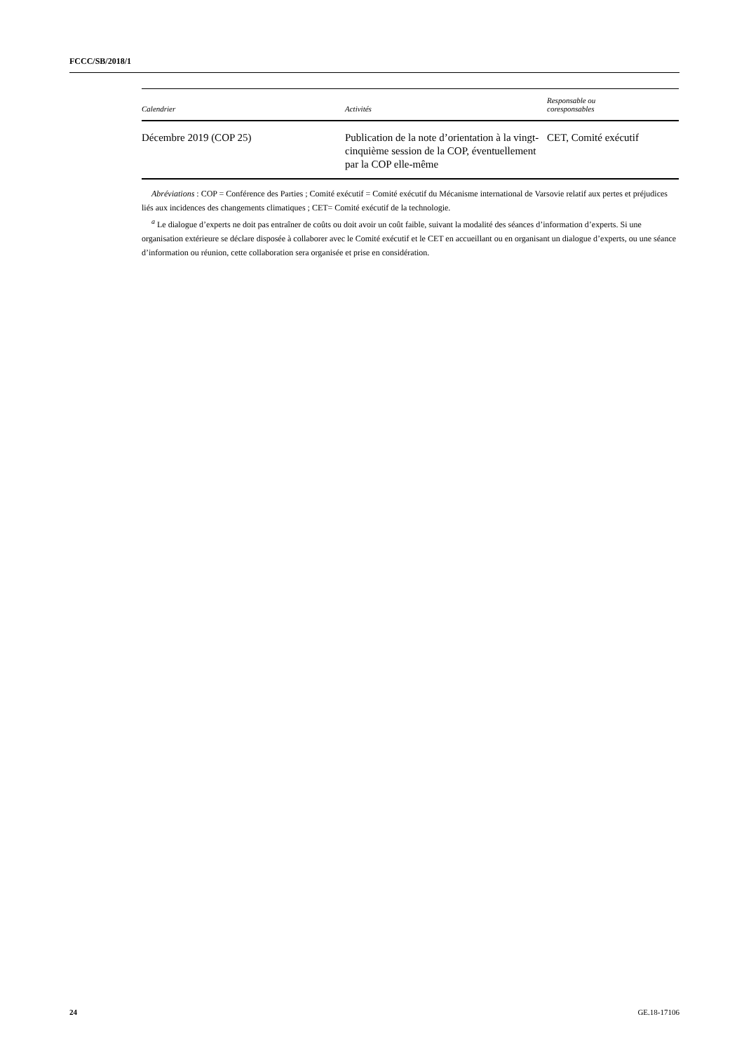FCCC/SB/2018/1
| Calendrier | Activités | Responsable ou coresponsables |
| --- | --- | --- |
| Décembre 2019 (COP 25) | Publication de la note d’orientation à la vingt-cinquième session de la COP, éventuellement par la COP elle-même | CET, Comité exécutif |
Abréviations : COP = Conférence des Parties ; Comité exécutif = Comité exécutif du Mécanisme international de Varsovie relatif aux pertes et préjudices liés aux incidences des changements climatiques ; CET= Comité exécutif de la technologie.
<sup>a</sup> Le dialogue d’experts ne doit pas entraîner de coûts ou doit avoir un coût faible, suivant la modalité des séances d’information d’experts. Si une organisation extérieure se déclare disposée à collaborer avec le Comité exécutif et le CET en accueillant ou en organisant un dialogue d’experts, ou une séance d’information ou réunion, cette collaboration sera organisée et prise en considération.
24 GE.18-17106